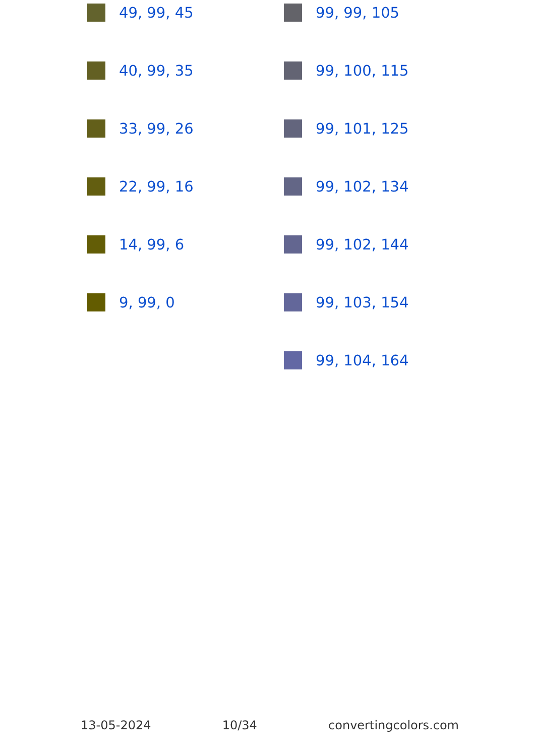49, 99, 45
40, 99, 35
33, 99, 26
22, 99, 16
14, 99, 6
9, 99, 0
99, 99, 105
99, 100, 115
99, 101, 125
99, 102, 134
99, 102, 144
99, 103, 154
99, 104, 164
13-05-2024 10/34 convertingcolors.com